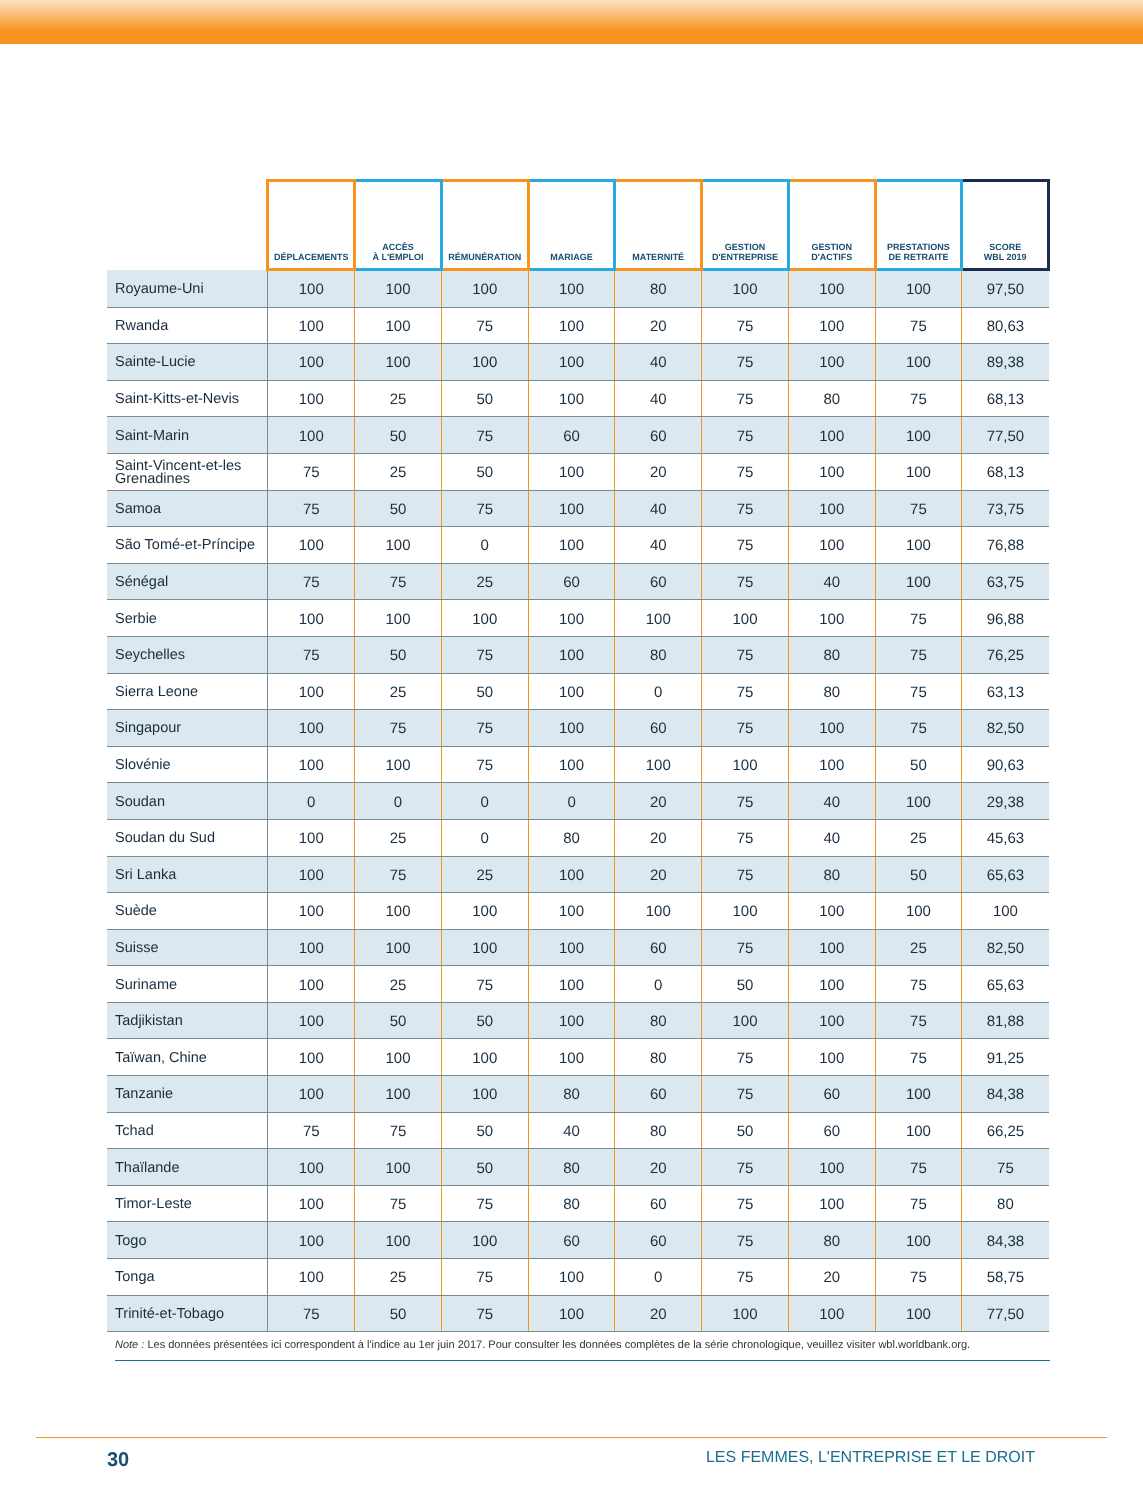| | DÉPLACEMENTS | ACCÈS À L'EMPLOI | RÉMUNÉRATION | MARIAGE | MATERNITÉ | GESTION D'ENTREPRISE | GESTION D'ACTIFS | PRESTATIONS DE RETRAITE | SCORE WBL 2019 |
| --- | --- | --- | --- | --- | --- | --- | --- | --- | --- |
| Royaume-Uni | 100 | 100 | 100 | 100 | 80 | 100 | 100 | 100 | 97,50 |
| Rwanda | 100 | 100 | 75 | 100 | 20 | 75 | 100 | 75 | 80,63 |
| Sainte-Lucie | 100 | 100 | 100 | 100 | 40 | 75 | 100 | 100 | 89,38 |
| Saint-Kitts-et-Nevis | 100 | 25 | 50 | 100 | 40 | 75 | 80 | 75 | 68,13 |
| Saint-Marin | 100 | 50 | 75 | 60 | 60 | 75 | 100 | 100 | 77,50 |
| Saint-Vincent-et-les Grenadines | 75 | 25 | 50 | 100 | 20 | 75 | 100 | 100 | 68,13 |
| Samoa | 75 | 50 | 75 | 100 | 40 | 75 | 100 | 75 | 73,75 |
| São Tomé-et-Príncipe | 100 | 100 | 0 | 100 | 40 | 75 | 100 | 100 | 76,88 |
| Sénégal | 75 | 75 | 25 | 60 | 60 | 75 | 40 | 100 | 63,75 |
| Serbie | 100 | 100 | 100 | 100 | 100 | 100 | 100 | 75 | 96,88 |
| Seychelles | 75 | 50 | 75 | 100 | 80 | 75 | 80 | 75 | 76,25 |
| Sierra Leone | 100 | 25 | 50 | 100 | 0 | 75 | 80 | 75 | 63,13 |
| Singapour | 100 | 75 | 75 | 100 | 60 | 75 | 100 | 75 | 82,50 |
| Slovénie | 100 | 100 | 75 | 100 | 100 | 100 | 100 | 50 | 90,63 |
| Soudan | 0 | 0 | 0 | 0 | 20 | 75 | 40 | 100 | 29,38 |
| Soudan du Sud | 100 | 25 | 0 | 80 | 20 | 75 | 40 | 25 | 45,63 |
| Sri Lanka | 100 | 75 | 25 | 100 | 20 | 75 | 80 | 50 | 65,63 |
| Suède | 100 | 100 | 100 | 100 | 100 | 100 | 100 | 100 | 100 |
| Suisse | 100 | 100 | 100 | 100 | 60 | 75 | 100 | 25 | 82,50 |
| Suriname | 100 | 25 | 75 | 100 | 0 | 50 | 100 | 75 | 65,63 |
| Tadjikistan | 100 | 50 | 50 | 100 | 80 | 100 | 100 | 75 | 81,88 |
| Taïwan, Chine | 100 | 100 | 100 | 100 | 80 | 75 | 100 | 75 | 91,25 |
| Tanzanie | 100 | 100 | 100 | 80 | 60 | 75 | 60 | 100 | 84,38 |
| Tchad | 75 | 75 | 50 | 40 | 80 | 50 | 60 | 100 | 66,25 |
| Thaïlande | 100 | 100 | 50 | 80 | 20 | 75 | 100 | 75 | 75 |
| Timor-Leste | 100 | 75 | 75 | 80 | 60 | 75 | 100 | 75 | 80 |
| Togo | 100 | 100 | 100 | 60 | 60 | 75 | 80 | 100 | 84,38 |
| Tonga | 100 | 25 | 75 | 100 | 0 | 75 | 20 | 75 | 58,75 |
| Trinité-et-Tobago | 75 | 50 | 75 | 100 | 20 | 100 | 100 | 100 | 77,50 |
Note : Les données présentées ici correspondent à l'indice au 1er juin 2017. Pour consulter les données complètes de la série chronologique, veuillez visiter wbl.worldbank.org.
30 LES FEMMES, L'ENTREPRISE ET LE DROIT